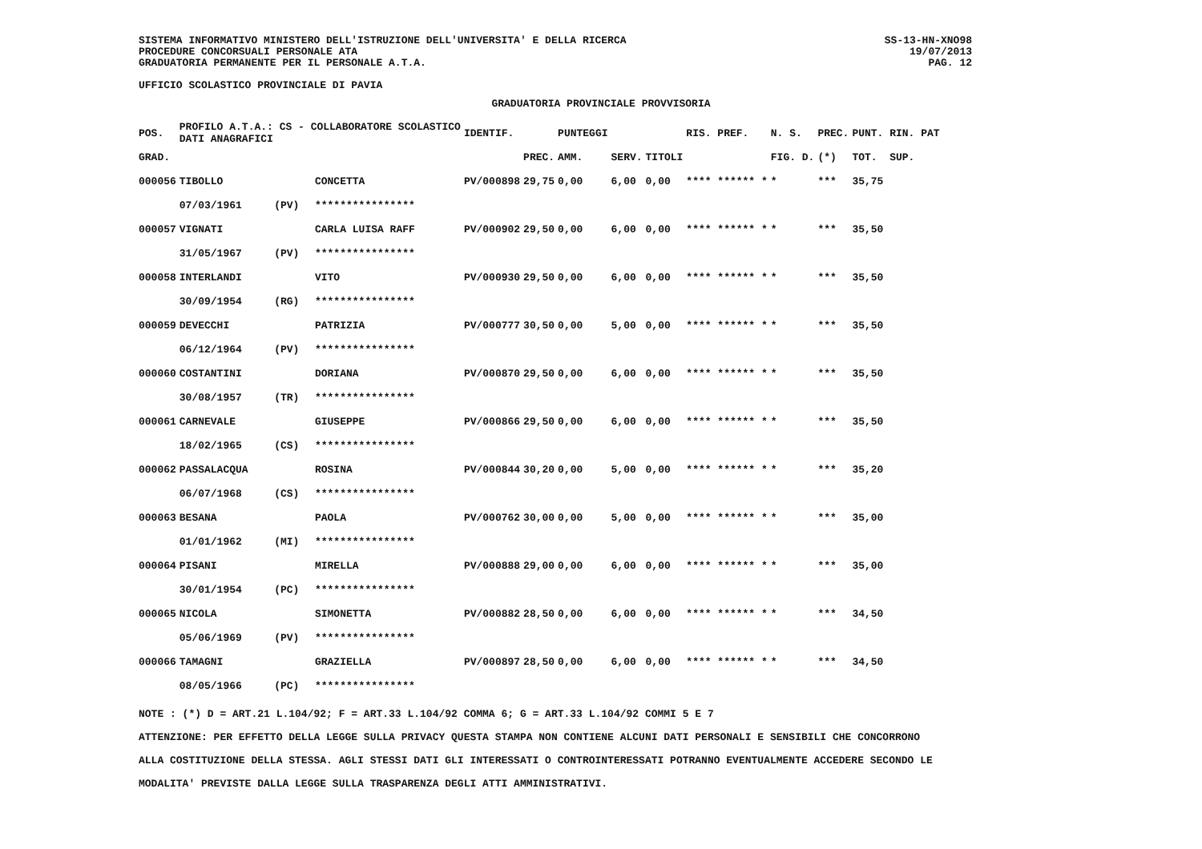SISTEMA INFORMATIVO MINISTERO DELL'ISTRUZIONE DELL'UNIVERSITA' E DELLA RICERCA
PROCEDURE CONCORSUALI PERSONALE ATA
GRADUATORIA PERMANENTE PER IL PERSONALE A.T.A.
UFFICIO SCOLASTICO PROVINCIALE DI PAVIA
SS-13-HN-XNO98
19/07/2013
PAG. 12
GRADUATORIA PROVINCIALE PROVVISORIA
| POS. | PROFILO A.T.A.: CS - COLLABORATORE SCOLASTICO DATI ANAGRAFICI | | | IDENTIF. | | PUNTEGGI | | | RIS. PREF. | N. S. | PREC. | PUNT. RIN. PAT |
| --- | --- | --- | --- | --- | --- | --- | --- | --- | --- | --- | --- | --- |
| GRAD. | | | | | PREC. | AMM. | SERV. | TITOLI | | FIG. D. | (*) | TOT. SUP. |
| 000056 | TIBOLLO | | CONCETTA | PV/000898 | 29,75 | 0,00 | 6,00 | 0,00 | **** ****** * | * | *** | 35,75 |
| | 07/03/1961 | (PV) | **************** | | | | | | | | | |
| 000057 | VIGNATI | | CARLA LUISA RAFF | PV/000902 | 29,50 | 0,00 | 6,00 | 0,00 | **** ****** * | * | *** | 35,50 |
| | 31/05/1967 | (PV) | **************** | | | | | | | | | |
| 000058 | INTERLANDI | | VITO | PV/000930 | 29,50 | 0,00 | 6,00 | 0,00 | **** ****** * | * | *** | 35,50 |
| | 30/09/1954 | (RG) | **************** | | | | | | | | | |
| 000059 | DEVECCHI | | PATRIZIA | PV/000777 | 30,50 | 0,00 | 5,00 | 0,00 | **** ****** * | * | *** | 35,50 |
| | 06/12/1964 | (PV) | **************** | | | | | | | | | |
| 000060 | COSTANTINI | | DORIANA | PV/000870 | 29,50 | 0,00 | 6,00 | 0,00 | **** ****** * | * | *** | 35,50 |
| | 30/08/1957 | (TR) | **************** | | | | | | | | | |
| 000061 | CARNEVALE | | GIUSEPPE | PV/000866 | 29,50 | 0,00 | 6,00 | 0,00 | **** ****** * | * | *** | 35,50 |
| | 18/02/1965 | (CS) | **************** | | | | | | | | | |
| 000062 | PASSALACQUA | | ROSINA | PV/000844 | 30,20 | 0,00 | 5,00 | 0,00 | **** ****** * | * | *** | 35,20 |
| | 06/07/1968 | (CS) | **************** | | | | | | | | | |
| 000063 | BESANA | | PAOLA | PV/000762 | 30,00 | 0,00 | 5,00 | 0,00 | **** ****** * | * | *** | 35,00 |
| | 01/01/1962 | (MI) | **************** | | | | | | | | | |
| 000064 | PISANI | | MIRELLA | PV/000888 | 29,00 | 0,00 | 6,00 | 0,00 | **** ****** * | * | *** | 35,00 |
| | 30/01/1954 | (PC) | **************** | | | | | | | | | |
| 000065 | NICOLA | | SIMONETTA | PV/000882 | 28,50 | 0,00 | 6,00 | 0,00 | **** ****** * | * | *** | 34,50 |
| | 05/06/1969 | (PV) | **************** | | | | | | | | | |
| 000066 | TAMAGNI | | GRAZIELLA | PV/000897 | 28,50 | 0,00 | 6,00 | 0,00 | **** ****** * | * | *** | 34,50 |
| | 08/05/1966 | (PC) | **************** | | | | | | | | | |
NOTE : (*) D = ART.21 L.104/92; F = ART.33 L.104/92 COMMA 6; G = ART.33 L.104/92 COMMI 5 E 7
ATTENZIONE: PER EFFETTO DELLA LEGGE SULLA PRIVACY QUESTA STAMPA NON CONTIENE ALCUNI DATI PERSONALI E SENSIBILI CHE CONCORRONO
ALLA COSTITUZIONE DELLA STESSA. AGLI STESSI DATI GLI INTERESSATI O CONTROINTERESSATI POTRANNO EVENTUALMENTE ACCEDERE SECONDO LE
MODALITA' PREVISTE DALLA LEGGE SULLA TRASPARENZA DEGLI ATTI AMMINISTRATIVI.